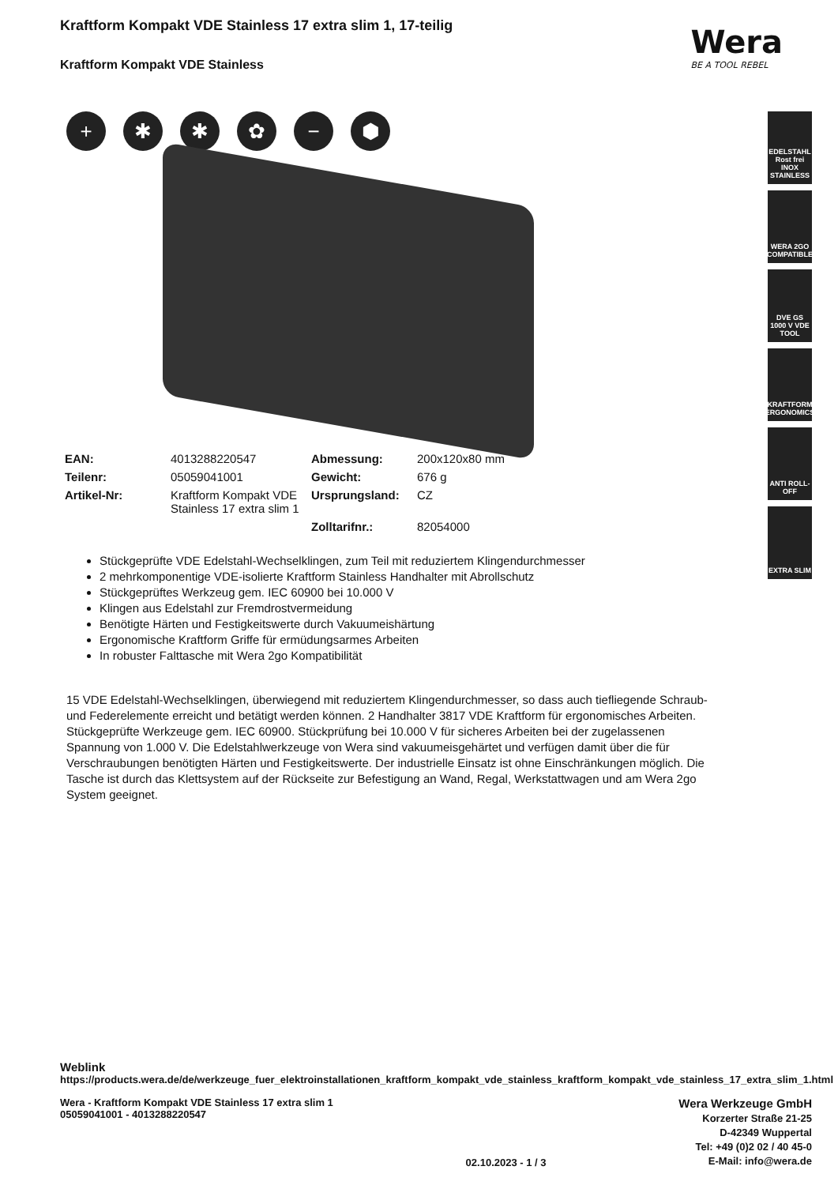Kraftform Kompakt VDE Stainless 17 extra slim 1, 17-teilig
Kraftform Kompakt VDE Stainless
Wera
BE A TOOL REBEL
+ ✱ ✱ ✿ − ⬢
| EAN: | 4013288220547 | Abmessung: | 200x120x80 mm |
| Teilenr: | 05059041001 | Gewicht: | 676 g |
| Artikel-Nr: | Kraftform Kompakt VDE Stainless 17 extra slim 1 | Ursprungsland: | CZ |
| | | Zolltarifnr.: | 82054000 |
Stückgeprüfte VDE Edelstahl-Wechselklingen, zum Teil mit reduziertem Klingendurchmesser
2 mehrkomponentige VDE-isolierte Kraftform Stainless Handhalter mit Abrollschutz
Stückgeprüftes Werkzeug gem. IEC 60900 bei 10.000 V
Klingen aus Edelstahl zur Fremdrostvermeidung
Benötigte Härten und Festigkeitswerte durch Vakuumeishärtung
Ergonomische Kraftform Griffe für ermüdungsarmes Arbeiten
In robuster Falttasche mit Wera 2go Kompatibilität
15 VDE Edelstahl-Wechselklingen, überwiegend mit reduziertem Klingendurchmesser, so dass auch tiefliegende Schraub- und Federelemente erreicht und betätigt werden können. 2 Handhalter 3817 VDE Kraftform für ergonomisches Arbeiten. Stückgeprüfte Werkzeuge gem. IEC 60900. Stückprüfung bei 10.000 V für sicheres Arbeiten bei der zugelassenen Spannung von 1.000 V. Die Edelstahlwerkzeuge von Wera sind vakuumeisgehärtet und verfügen damit über die für Verschraubungen benötigten Härten und Festigkeitswerte. Der industrielle Einsatz ist ohne Einschränkungen möglich. Die Tasche ist durch das Klettsystem auf der Rückseite zur Befestigung an Wand, Regal, Werkstattwagen und am Wera 2go System geeignet.
EDELSTAHL Rost frei INOX STAINLESS
WERA 2GO COMPATIBLE
DVE GS 1000 V VDE TOOL
KRAFTFORM ERGONOMICS
ANTI ROLL-OFF
EXTRA SLIM
Weblink
https://products.wera.de/de/werkzeuge_fuer_elektroinstallationen_kraftform_kompakt_vde_stainless_kraftform_kompakt_vde_stainless_17_extra_slim_1.html
Wera - Kraftform Kompakt VDE Stainless 17 extra slim 1
05059041001 - 4013288220547
02.10.2023 - 1 / 3
Wera Werkzeuge GmbH
Korzerter Straße 21-25
D-42349 Wuppertal
Tel: +49 (0)2 02 / 40 45-0
E-Mail: info@wera.de